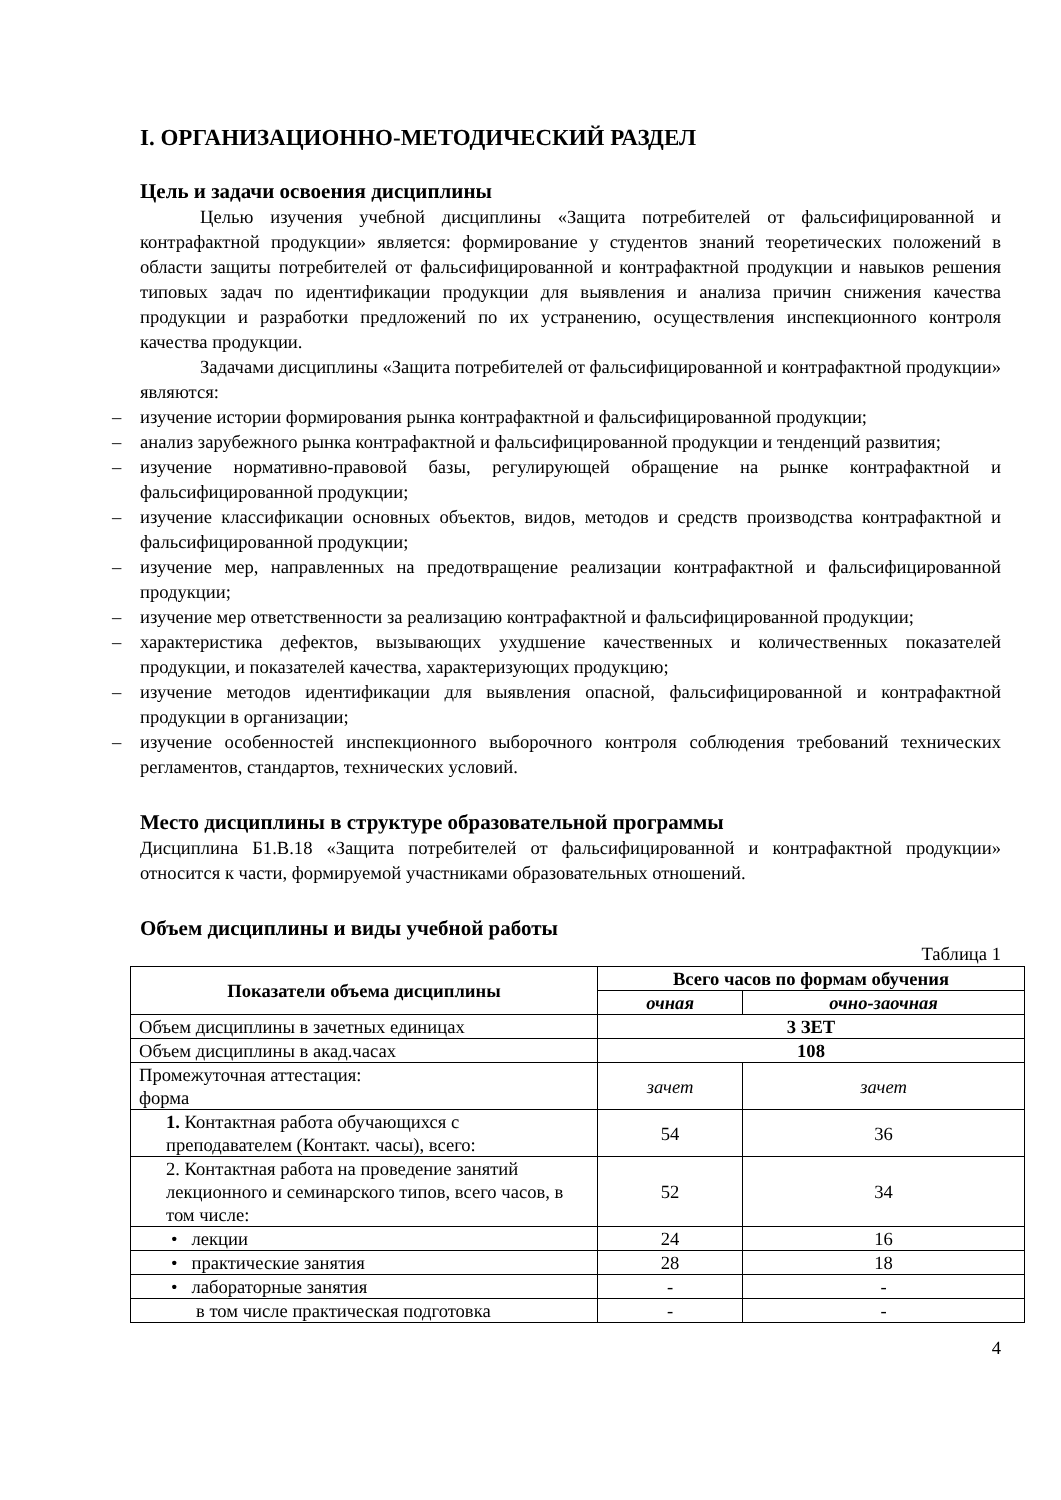I. ОРГАНИЗАЦИОННО-МЕТОДИЧЕСКИЙ РАЗДЕЛ
Цель и задачи освоения дисциплины
Целью изучения учебной дисциплины «Защита потребителей от фальсифицированной и контрафактной продукции» является: формирование у студентов знаний теоретических положений в области защиты потребителей от фальсифицированной и контрафактной продукции и навыков решения типовых задач по идентификации продукции для выявления и анализа причин снижения качества продукции и разработки предложений по их устранению, осуществления инспекционного контроля качества продукции.
Задачами дисциплины «Защита потребителей от фальсифицированной и контрафактной продукции» являются:
– изучение истории формирования рынка контрафактной и фальсифицированной продукции;
– анализ зарубежного рынка контрафактной и фальсифицированной продукции и тенденций развития;
– изучение нормативно-правовой базы, регулирующей обращение на рынке контрафактной и фальсифицированной продукции;
– изучение классификации основных объектов, видов, методов и средств производства контрафактной и фальсифицированной продукции;
– изучение мер, направленных на предотвращение реализации контрафактной и фальсифицированной продукции;
– изучение мер ответственности за реализацию контрафактной и фальсифицированной продукции;
– характеристика дефектов, вызывающих ухудшение качественных и количественных показателей продукции, и показателей качества, характеризующих продукцию;
– изучение методов идентификации для выявления опасной, фальсифицированной и контрафактной продукции в организации;
– изучение особенностей инспекционного выборочного контроля соблюдения требований технических регламентов, стандартов, технических условий.
Место дисциплины в структуре образовательной программы
Дисциплина Б1.В.18 «Защита потребителей от фальсифицированной и контрафактной продукции» относится к части, формируемой участниками образовательных отношений.
Объем дисциплины и виды учебной работы
Таблица 1
| Показатели объема дисциплины | Всего часов по формам обучения | |
| --- | --- | --- |
| | очная | очно-заочная |
| Объем дисциплины в зачетных единицах | 3 ЗЕТ | |
| Объем дисциплины в акад.часах | 108 | |
| Промежуточная аттестация: форма | зачет | зачет |
| 1. Контактная работа обучающихся с преподавателем (Контакт. часы), всего: | 54 | 36 |
| 2. Контактная работа на проведение занятий лекционного и семинарского типов, всего часов, в том числе: | 52 | 34 |
| • лекции | 24 | 16 |
| • практические занятия | 28 | 18 |
| • лабораторные занятия | - | - |
| в том числе практическая подготовка | - | - |
4